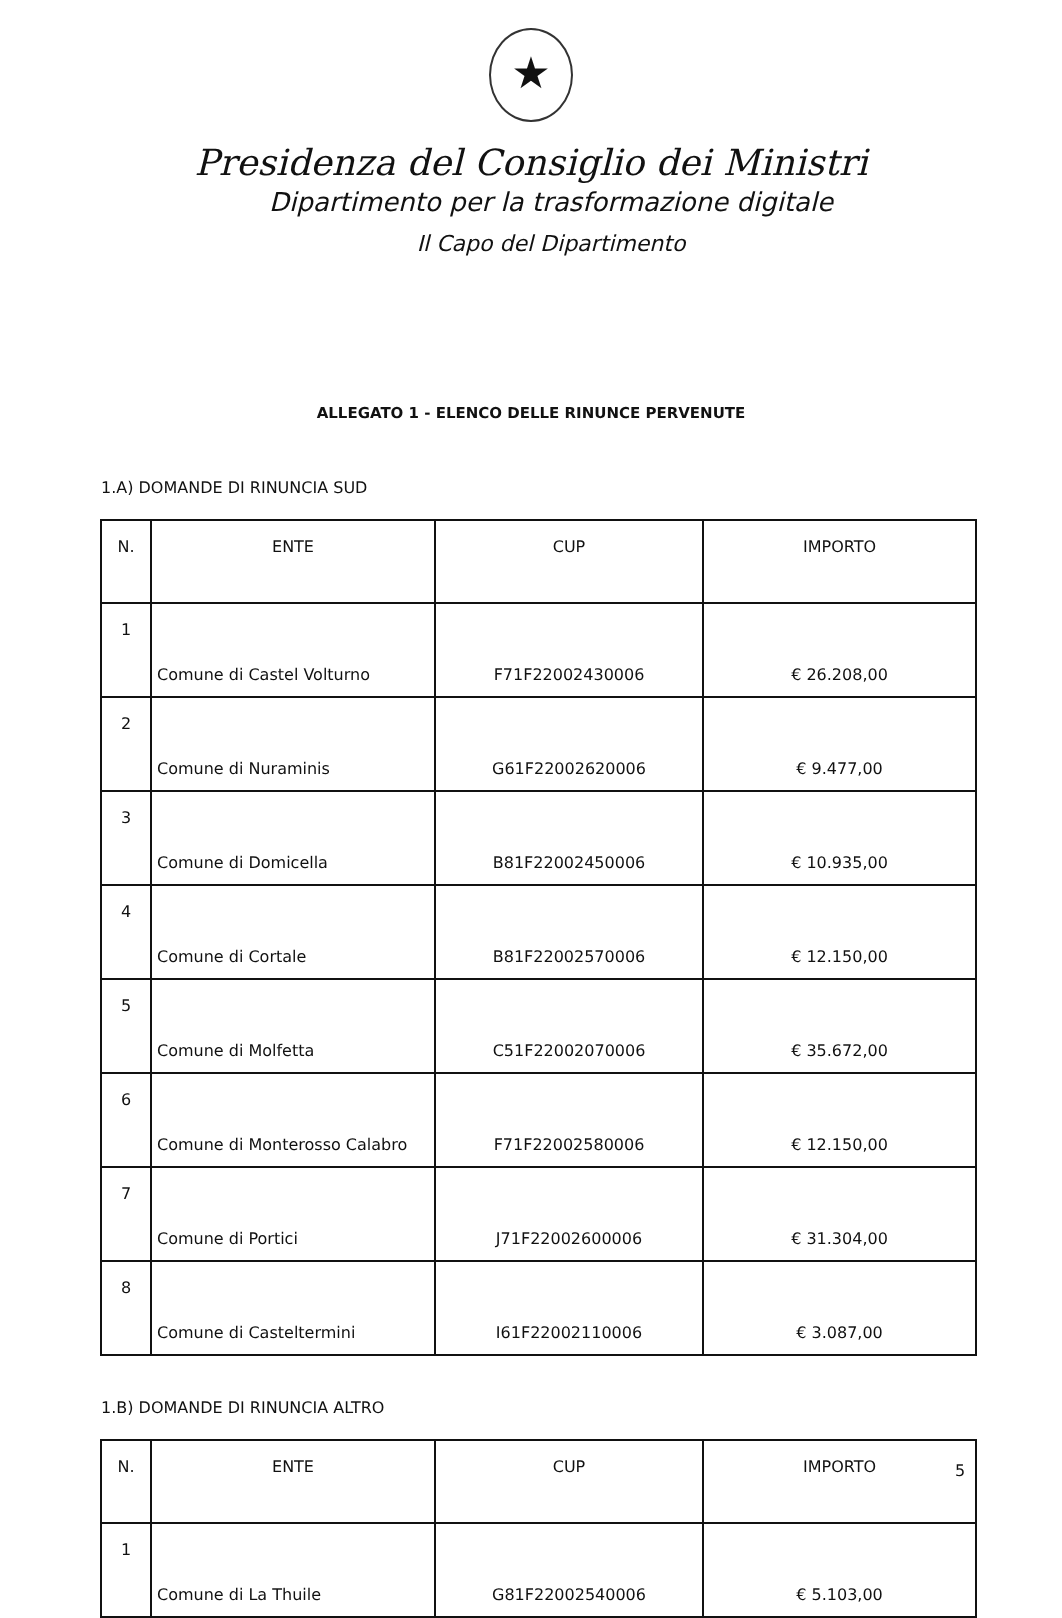★
Presidenza del Consiglio dei Ministri
Dipartimento per la trasformazione digitale
Il Capo del Dipartimento
ALLEGATO 1 - ELENCO DELLE RINUNCE PERVENUTE
1.A) DOMANDE DI RINUNCIA SUD
| N. | ENTE | CUP | IMPORTO |
| --- | --- | --- | --- |
| 1 | Comune di Castel Volturno | F71F22002430006 | € 26.208,00 |
| 2 | Comune di Nuraminis | G61F22002620006 | € 9.477,00 |
| 3 | Comune di Domicella | B81F22002450006 | € 10.935,00 |
| 4 | Comune di Cortale | B81F22002570006 | € 12.150,00 |
| 5 | Comune di Molfetta | C51F22002070006 | € 35.672,00 |
| 6 | Comune di Monterosso Calabro | F71F22002580006 | € 12.150,00 |
| 7 | Comune di Portici | J71F22002600006 | € 31.304,00 |
| 8 | Comune di Casteltermini | I61F22002110006 | € 3.087,00 |
1.B) DOMANDE DI RINUNCIA ALTRO
| N. | ENTE | CUP | IMPORTO |
| --- | --- | --- | --- |
| 1 | Comune di La Thuile | G81F22002540006 | € 5.103,00 |
5